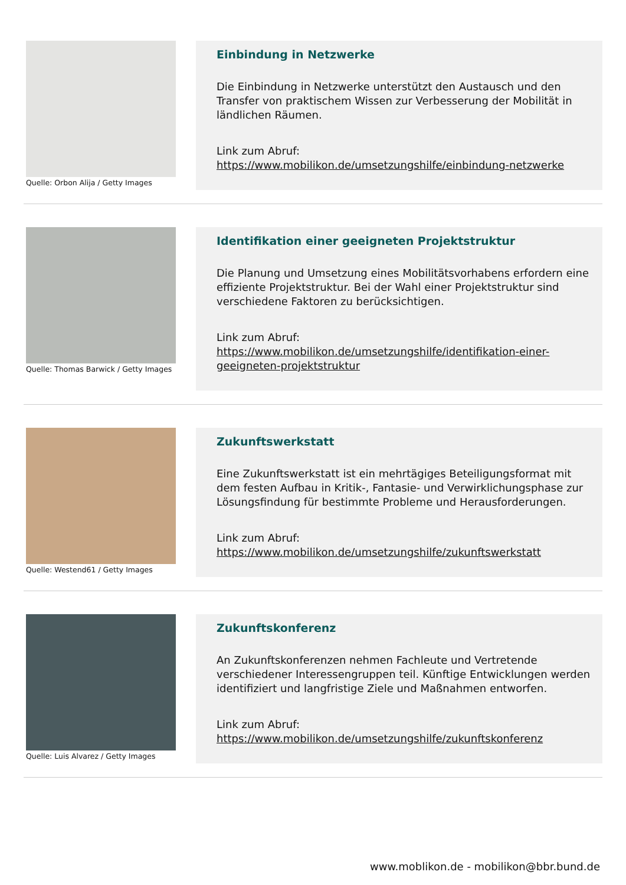Quelle: Orbon Alija / Getty Images
Einbindung in Netzwerke
Die Einbindung in Netzwerke unterstützt den Austausch und den Transfer von praktischem Wissen zur Verbesserung der Mobilität in ländlichen Räumen.
Link zum Abruf:
https://www.mobilikon.de/umsetzungshilfe/einbindung-netzwerke
Quelle: Thomas Barwick / Getty Images
Identifikation einer geeigneten Projektstruktur
Die Planung und Umsetzung eines Mobilitätsvorhabens erfordern eine effiziente Projektstruktur. Bei der Wahl einer Projektstruktur sind verschiedene Faktoren zu berücksichtigen.
Link zum Abruf:
https://www.mobilikon.de/umsetzungshilfe/identifikation-einer-geeigneten-projektstruktur
Quelle: Westend61 / Getty Images
Zukunftswerkstatt
Eine Zukunftswerkstatt ist ein mehrtägiges Beteiligungsformat mit dem festen Aufbau in Kritik-, Fantasie- und Verwirklichungsphase zur Lösungsfindung für bestimmte Probleme und Herausforderungen.
Link zum Abruf:
https://www.mobilikon.de/umsetzungshilfe/zukunftswerkstatt
Quelle: Luis Alvarez / Getty Images
Zukunftskonferenz
An Zukunftskonferenzen nehmen Fachleute und Vertretende verschiedener Interessengruppen teil. Künftige Entwicklungen werden identifiziert und langfristige Ziele und Maßnahmen entworfen.
Link zum Abruf:
https://www.mobilikon.de/umsetzungshilfe/zukunftskonferenz
www.moblikon.de - mobilikon@bbr.bund.de